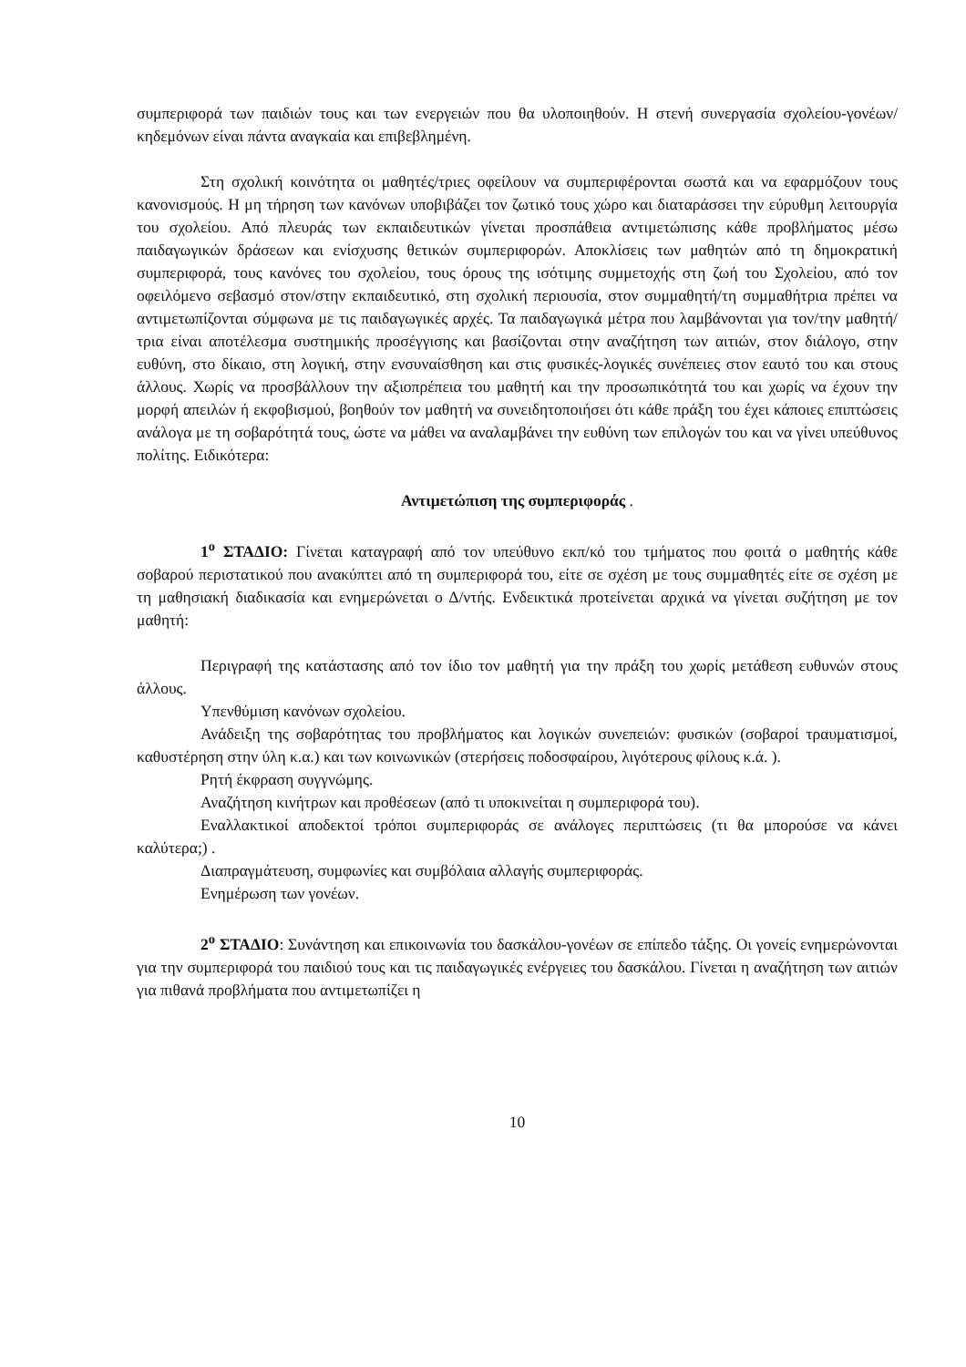συμπεριφορά των παιδιών τους και των ενεργειών που θα υλοποιηθούν. Η στενή συνεργασία σχολείου-γονέων/κηδεμόνων είναι πάντα αναγκαία και επιβεβλημένη.
Στη σχολική κοινότητα οι μαθητές/τριες οφείλουν να συμπεριφέρονται σωστά και να εφαρμόζουν τους κανονισμούς. Η μη τήρηση των κανόνων υποβιβάζει τον ζωτικό τους χώρο και διαταράσσει την εύρυθμη λειτουργία του σχολείου. Από πλευράς των εκπαιδευτικών γίνεται προσπάθεια αντιμετώπισης κάθε προβλήματος μέσω παιδαγωγικών δράσεων και ενίσχυσης θετικών συμπεριφορών. Αποκλίσεις των μαθητών από τη δημοκρατική συμπεριφορά, τους κανόνες του σχολείου, τους όρους της ισότιμης συμμετοχής στη ζωή του Σχολείου, από τον οφειλόμενο σεβασμό στον/στην εκπαιδευτικό, στη σχολική περιουσία, στον συμμαθητή/τη συμμαθήτρια πρέπει να αντιμετωπίζονται σύμφωνα με τις παιδαγωγικές αρχές. Τα παιδαγωγικά μέτρα που λαμβάνονται για τον/την μαθητή/τρια είναι αποτέλεσμα συστημικής προσέγγισης και βασίζονται στην αναζήτηση των αιτιών, στον διάλογο, στην ευθύνη, στο δίκαιο, στη λογική, στην ενσυναίσθηση και στις φυσικές-λογικές συνέπειες στον εαυτό του και στους άλλους. Χωρίς να προσβάλλουν την αξιοπρέπεια του μαθητή και την προσωπικότητά του και χωρίς να έχουν την μορφή απειλών ή εκφοβισμού, βοηθούν τον μαθητή να συνειδητοποιήσει ότι κάθε πράξη του έχει κάποιες επιπτώσεις ανάλογα με τη σοβαρότητά τους, ώστε να μάθει να αναλαμβάνει την ευθύνη των επιλογών του και να γίνει υπεύθυνος πολίτης. Ειδικότερα:
Αντιμετώπιση της συμπεριφοράς .
1<sup>ο</sup> ΣΤΑΔΙΟ: Γίνεται καταγραφή από τον υπεύθυνο εκπ/κό του τμήματος που φοιτά ο μαθητής κάθε σοβαρού περιστατικού που ανακύπτει από τη συμπεριφορά του, είτε σε σχέση με τους συμμαθητές είτε σε σχέση με τη μαθησιακή διαδικασία και ενημερώνεται ο Δ/ντής. Ενδεικτικά προτείνεται αρχικά να γίνεται συζήτηση με τον μαθητή:
Περιγραφή της κατάστασης από τον ίδιο τον μαθητή για την πράξη του χωρίς μετάθεση ευθυνών στους άλλους.
Υπενθύμιση κανόνων σχολείου.
Ανάδειξη της σοβαρότητας του προβλήματος και λογικών συνεπειών: φυσικών (σοβαροί τραυματισμοί, καθυστέρηση στην ύλη κ.α.) και των κοινωνικών (στερήσεις ποδοσφαίρου, λιγότερους φίλους κ.ά. ).
Ρητή έκφραση συγγνώμης.
Αναζήτηση κινήτρων και προθέσεων (από τι υποκινείται η συμπεριφορά του).
Εναλλακτικοί αποδεκτοί τρόποι συμπεριφοράς σε ανάλογες περιπτώσεις (τι θα μπορούσε να κάνει καλύτερα;) .
Διαπραγμάτευση, συμφωνίες και συμβόλαια αλλαγής συμπεριφοράς.
Ενημέρωση των γονέων.
2<sup>ο</sup> ΣΤΑΔΙΟ: Συνάντηση και επικοινωνία του δασκάλου-γονέων σε επίπεδο τάξης. Οι γονείς ενημερώνονται για την συμπεριφορά του παιδιού τους και τις παιδαγωγικές ενέργειες του δασκάλου. Γίνεται η αναζήτηση των αιτιών για πιθανά προβλήματα που αντιμετωπίζει η
10